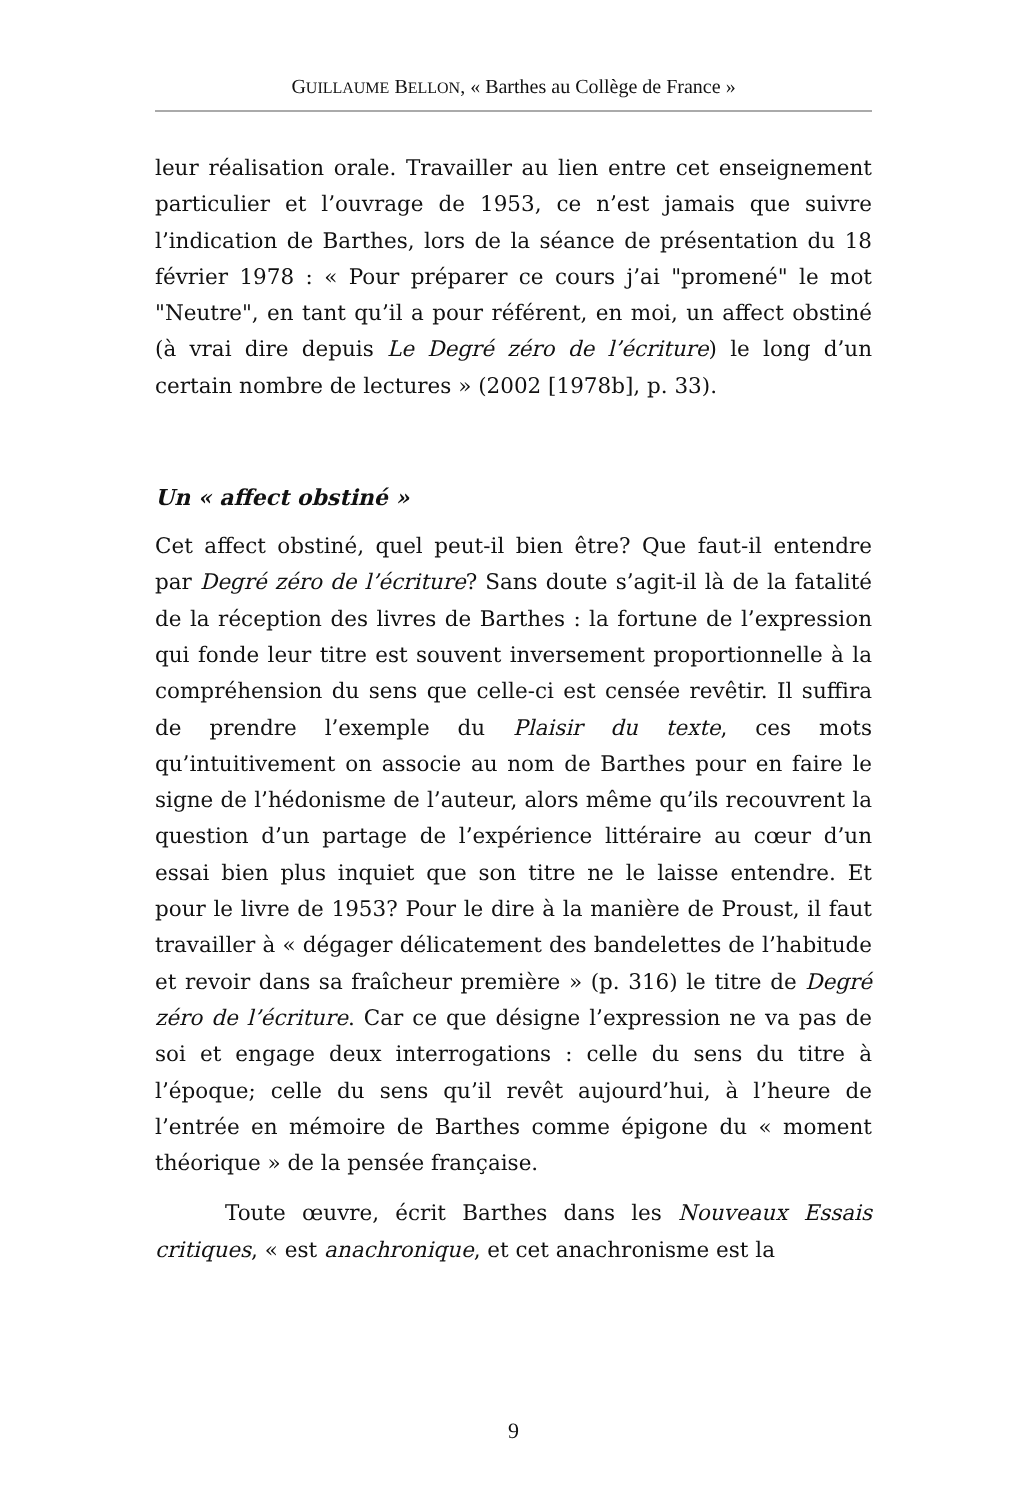GUILLAUME BELLON, « Barthes au Collège de France »
leur réalisation orale. Travailler au lien entre cet enseignement particulier et l’ouvrage de 1953, ce n’est jamais que suivre l’indication de Barthes, lors de la séance de présentation du 18 février 1978 : « Pour préparer ce cours j’ai "promené" le mot "Neutre", en tant qu’il a pour référent, en moi, un affect obstiné (à vrai dire depuis Le Degré zéro de l’écriture) le long d’un certain nombre de lectures » (2002 [1978b], p. 33).
Un « affect obstiné »
Cet affect obstiné, quel peut-il bien être? Que faut-il entendre par Degré zéro de l’écriture? Sans doute s’agit-il là de la fatalité de la réception des livres de Barthes : la fortune de l’expression qui fonde leur titre est souvent inversement proportionnelle à la compréhension du sens que celle-ci est censée revêtir. Il suffira de prendre l’exemple du Plaisir du texte, ces mots qu’intuitivement on associe au nom de Barthes pour en faire le signe de l’hédonisme de l’auteur, alors même qu’ils recouvrent la question d’un partage de l’expérience littéraire au cœur d’un essai bien plus inquiet que son titre ne le laisse entendre. Et pour le livre de 1953? Pour le dire à la manière de Proust, il faut travailler à « dégager délicatement des bandelettes de l’habitude et revoir dans sa fraîcheur première » (p. 316) le titre de Degré zéro de l’écriture. Car ce que désigne l’expression ne va pas de soi et engage deux interrogations : celle du sens du titre à l’époque; celle du sens qu’il revêt aujourd’hui, à l’heure de l’entrée en mémoire de Barthes comme épigone du « moment théorique » de la pensée française.
Toute œuvre, écrit Barthes dans les Nouveaux Essais critiques, « est anachronique, et cet anachronisme est la
9